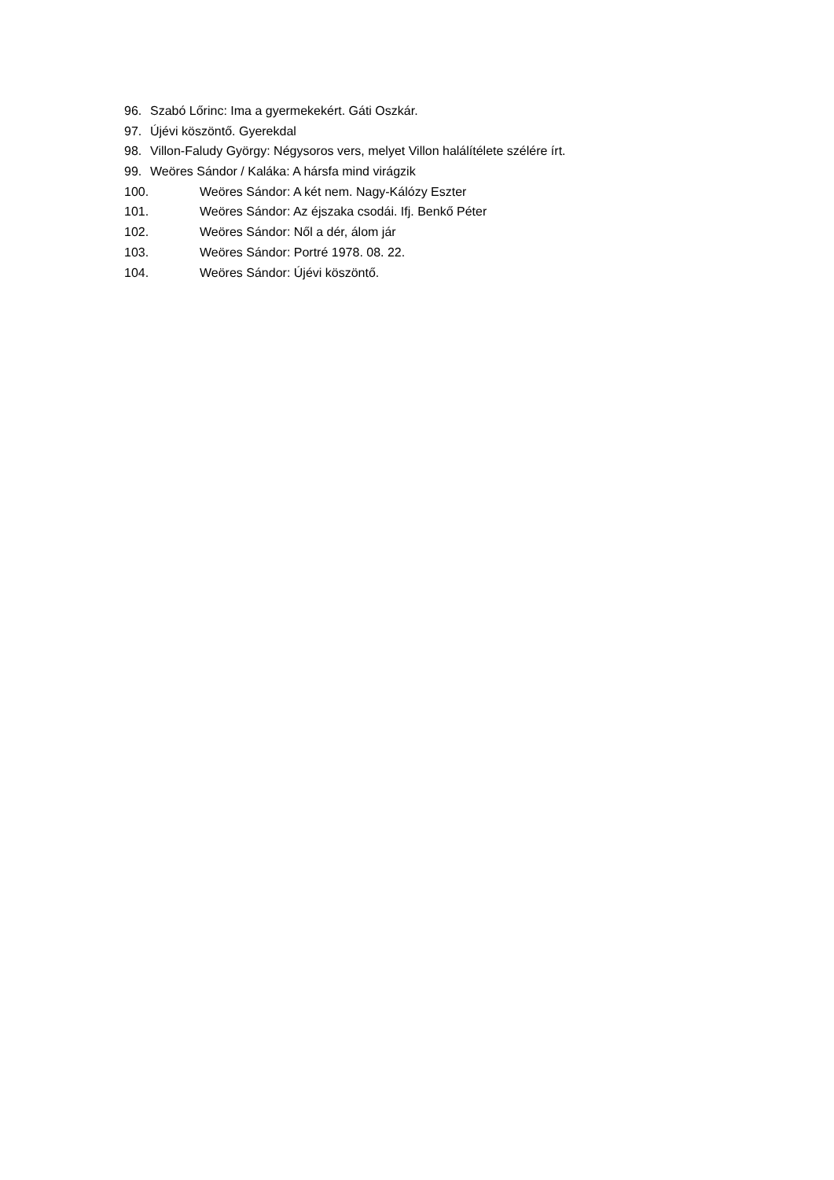96. Szabó Lőrinc: Ima a gyermekekért. Gáti Oszkár.
97. Újévi köszöntő. Gyerekdal
98. Villon-Faludy György: Négysoros vers, melyet Villon halálítélete szélére írt.
99. Weöres Sándor / Kaláka: A hársfa mind virágzik
100. Weöres Sándor: A két nem. Nagy-Kálózy Eszter
101. Weöres Sándor: Az éjszaka csodái. Ifj. Benkő Péter
102. Weöres Sándor: Nől a dér, álom jár
103. Weöres Sándor: Portré 1978. 08. 22.
104. Weöres Sándor: Újévi köszöntő.